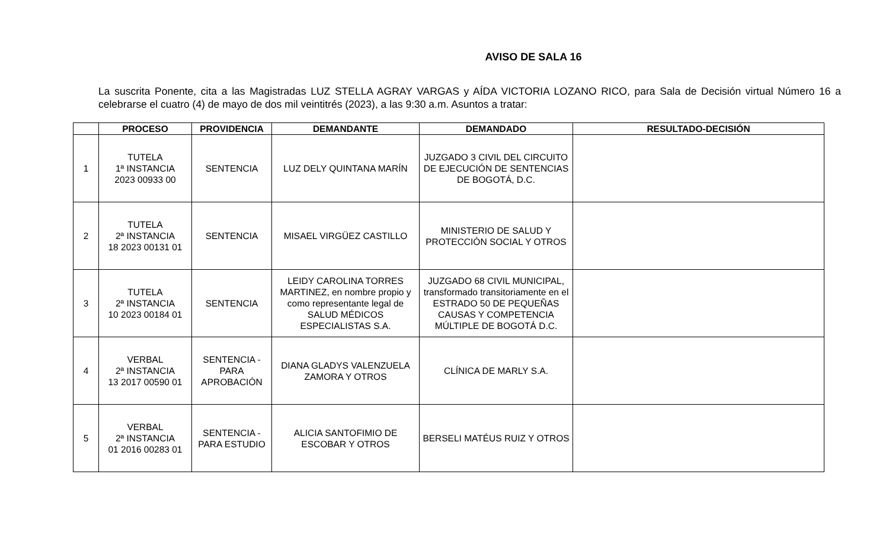AVISO DE SALA 16
La suscrita Ponente, cita a las Magistradas LUZ STELLA AGRAY VARGAS y AÍDA VICTORIA LOZANO RICO, para Sala de Decisión virtual Número 16 a celebrarse el cuatro (4) de mayo de dos mil veintitrés (2023), a las 9:30 a.m. Asuntos a tratar:
| | PROCESO | PROVIDENCIA | DEMANDANTE | DEMANDADO | RESULTADO-DECISIÓN |
| --- | --- | --- | --- | --- | --- |
| 1 | TUTELA 1ª INSTANCIA 2023 00933 00 | SENTENCIA | LUZ DELY QUINTANA MARÍN | JUZGADO 3 CIVIL DEL CIRCUITO DE EJECUCIÓN DE SENTENCIAS DE BOGOTÁ, D.C. | |
| 2 | TUTELA 2ª INSTANCIA 18 2023 00131 01 | SENTENCIA | MISAEL VIRGÜEZ CASTILLO | MINISTERIO DE SALUD Y PROTECCIÓN SOCIAL Y OTROS | |
| 3 | TUTELA 2ª INSTANCIA 10 2023 00184 01 | SENTENCIA | LEIDY CAROLINA TORRES MARTINEZ, en nombre propio y como representante legal de SALUD MÉDICOS ESPECIALISTAS S.A. | JUZGADO 68 CIVIL MUNICIPAL, transformado transitoriamente en el ESTRADO 50 DE PEQUEÑAS CAUSAS Y COMPETENCIA MÚLTIPLE DE BOGOTÁ D.C. | |
| 4 | VERBAL 2ª INSTANCIA 13 2017 00590 01 | SENTENCIA - PARA APROBACIÓN | DIANA GLADYS VALENZUELA ZAMORA Y OTROS | CLÍNICA DE MARLY S.A. | |
| 5 | VERBAL 2ª INSTANCIA 01 2016 00283 01 | SENTENCIA - PARA ESTUDIO | ALICIA SANTOFIMIO DE ESCOBAR Y OTROS | BERSELI MATÉUS RUIZ Y OTROS | |